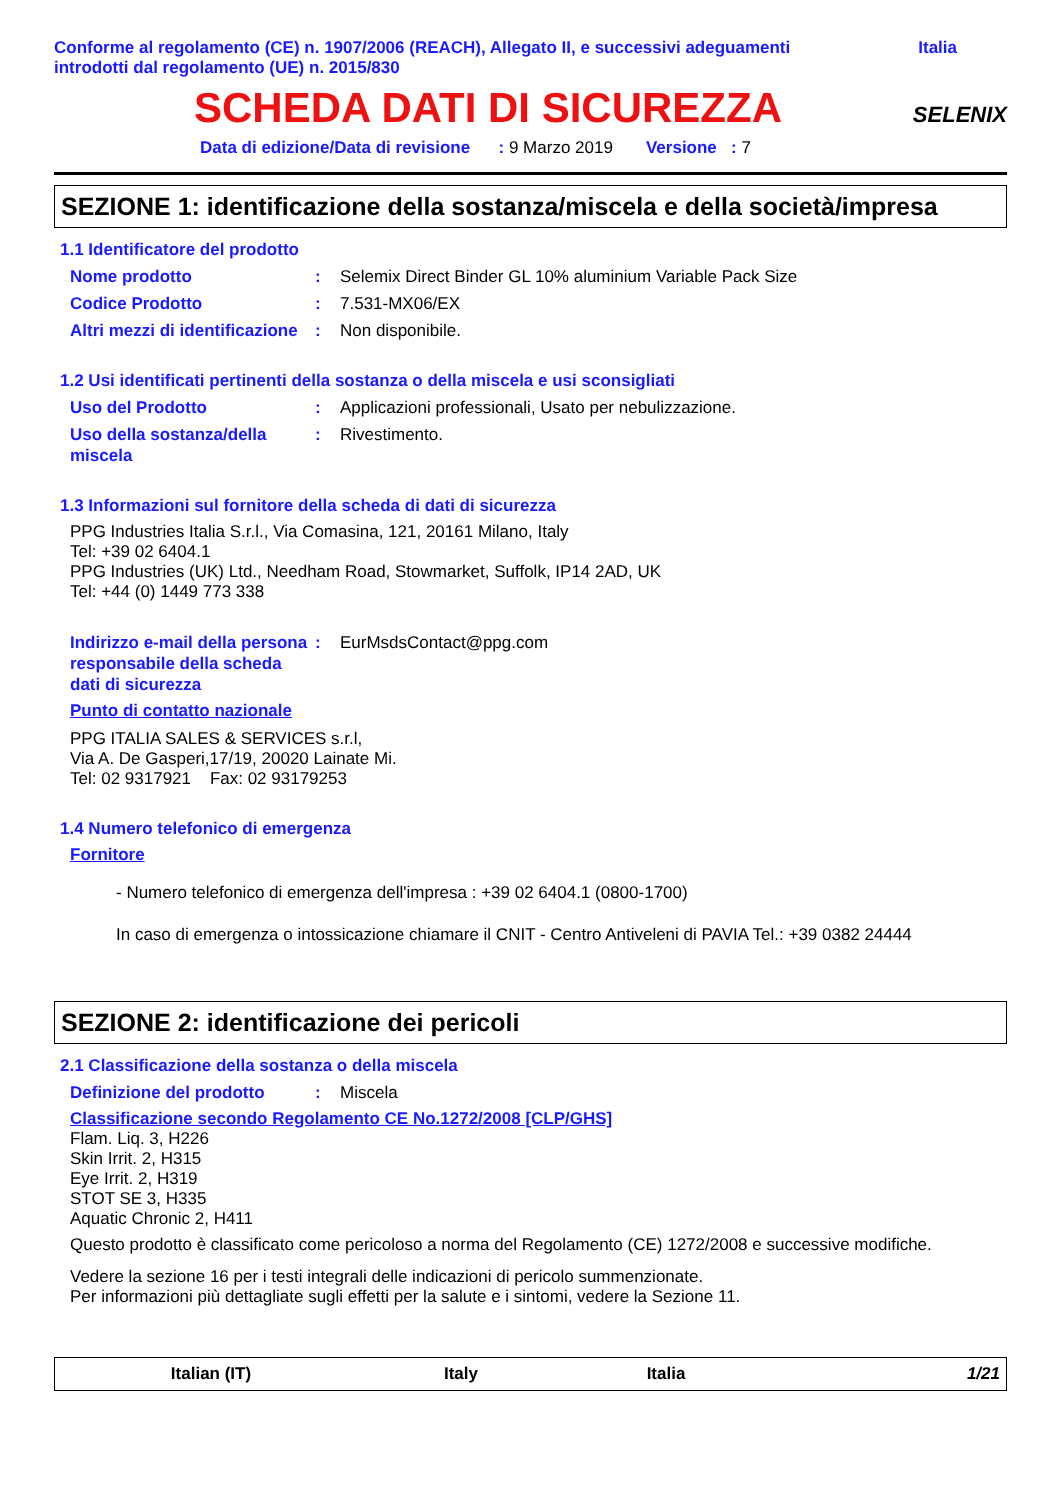Conforme al regolamento (CE) n. 1907/2006 (REACH), Allegato II, e successivi adeguamenti
introdotti dal regolamento (UE) n. 2015/830
Italia
SCHEDA DATI DI SICUREZZA
SELENIX
Data di edizione/Data di revisione : 9 Marzo 2019 Versione : 7
SEZIONE 1: identificazione della sostanza/miscela e della società/impresa
1.1 Identificatore del prodotto
Nome prodotto : Selemix Direct Binder GL 10% aluminium Variable Pack Size
Codice Prodotto : 7.531-MX06/EX
Altri mezzi di identificazione
: Non disponibile.
1.2 Usi identificati pertinenti della sostanza o della miscela e usi sconsigliati
Uso del Prodotto : Applicazioni professionali, Usato per nebulizzazione.
Uso della sostanza/della miscela
: Rivestimento.
1.3 Informazioni sul fornitore della scheda di dati di sicurezza
PPG Industries Italia S.r.l., Via Comasina, 121, 20161 Milano, Italy
Tel: +39 02 6404.1
PPG Industries (UK) Ltd., Needham Road, Stowmarket, Suffolk, IP14 2AD, UK
Tel: +44 (0) 1449 773 338
Indirizzo e-mail della persona responsabile della scheda dati di sicurezza
: EurMsdsContact@ppg.com
Punto di contatto nazionale
PPG ITALIA SALES & SERVICES s.r.l,
Via A. De Gasperi,17/19, 20020 Lainate Mi.
Tel: 02 9317921 Fax: 02 93179253
1.4 Numero telefonico di emergenza
Fornitore
- Numero telefonico di emergenza dell'impresa : +39 02 6404.1 (0800-1700)
In caso di emergenza o intossicazione chiamare il CNIT - Centro Antiveleni di PAVIA Tel.: +39 0382 24444
SEZIONE 2: identificazione dei pericoli
2.1 Classificazione della sostanza o della miscela
Definizione del prodotto : Miscela
Classificazione secondo Regolamento CE No.1272/2008 [CLP/GHS]
Flam. Liq. 3, H226
Skin Irrit. 2, H315
Eye Irrit. 2, H319
STOT SE 3, H335
Aquatic Chronic 2, H411
Questo prodotto è classificato come pericoloso a norma del Regolamento (CE) 1272/2008 e successive modifiche.
Vedere la sezione 16 per i testi integrali delle indicazioni di pericolo summenzionate.
Per informazioni più dettagliate sugli effetti per la salute e i sintomi, vedere la Sezione 11.
Italian (IT) Italy Italia 1/21